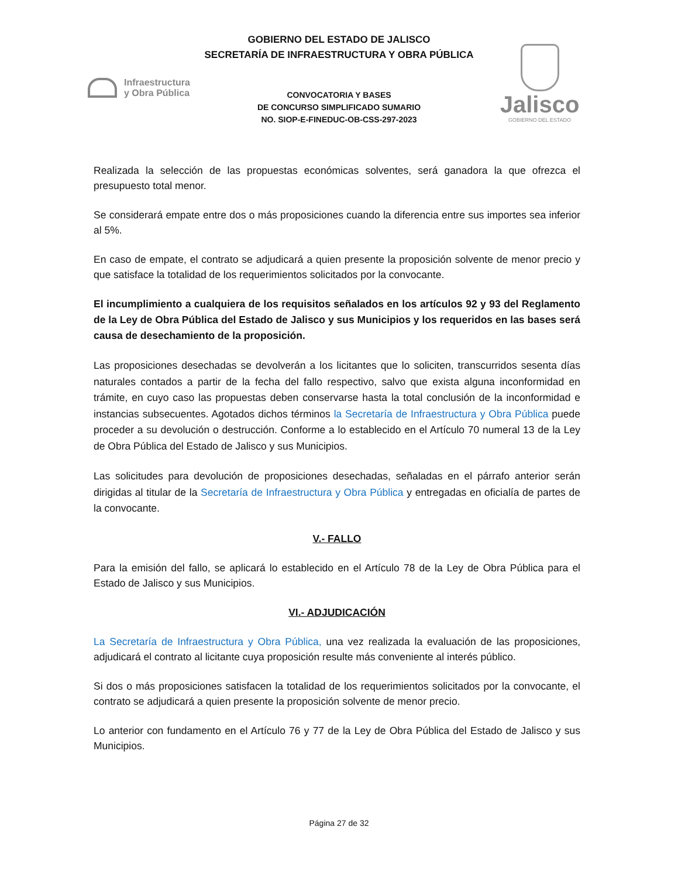GOBIERNO DEL ESTADO DE JALISCO
SECRETARÍA DE INFRAESTRUCTURA Y OBRA PÚBLICA
Infraestructura
y Obra Pública
CONVOCATORIA Y BASES
DE CONCURSO SIMPLIFICADO SUMARIO
NO. SIOP-E-FINEDUC-OB-CSS-297-2023
Jalisco
GOBIERNO DEL ESTADO
Realizada la selección de las propuestas económicas solventes, será ganadora la que ofrezca el presupuesto total menor.
Se considerará empate entre dos o más proposiciones cuando la diferencia entre sus importes sea inferior al 5%.
En caso de empate, el contrato se adjudicará a quien presente la proposición solvente de menor precio y que satisface la totalidad de los requerimientos solicitados por la convocante.
El incumplimiento a cualquiera de los requisitos señalados en los artículos 92 y 93 del Reglamento de la Ley de Obra Pública del Estado de Jalisco y sus Municipios y los requeridos en las bases será causa de desechamiento de la proposición.
Las proposiciones desechadas se devolverán a los licitantes que lo soliciten, transcurridos sesenta días naturales contados a partir de la fecha del fallo respectivo, salvo que exista alguna inconformidad en trámite, en cuyo caso las propuestas deben conservarse hasta la total conclusión de la inconformidad e instancias subsecuentes. Agotados dichos términos la Secretaría de Infraestructura y Obra Pública puede proceder a su devolución o destrucción. Conforme a lo establecido en el Artículo 70 numeral 13 de la Ley de Obra Pública del Estado de Jalisco y sus Municipios.
Las solicitudes para devolución de proposiciones desechadas, señaladas en el párrafo anterior serán dirigidas al titular de la Secretaría de Infraestructura y Obra Pública y entregadas en oficialía de partes de la convocante.
V.- FALLO
Para la emisión del fallo, se aplicará lo establecido en el Artículo 78 de la Ley de Obra Pública para el Estado de Jalisco y sus Municipios.
VI.- ADJUDICACIÓN
La Secretaría de Infraestructura y Obra Pública, una vez realizada la evaluación de las proposiciones, adjudicará el contrato al licitante cuya proposición resulte más conveniente al interés público.
Si dos o más proposiciones satisfacen la totalidad de los requerimientos solicitados por la convocante, el contrato se adjudicará a quien presente la proposición solvente de menor precio.
Lo anterior con fundamento en el Artículo 76 y 77 de la Ley de Obra Pública del Estado de Jalisco y sus Municipios.
Página 27 de 32